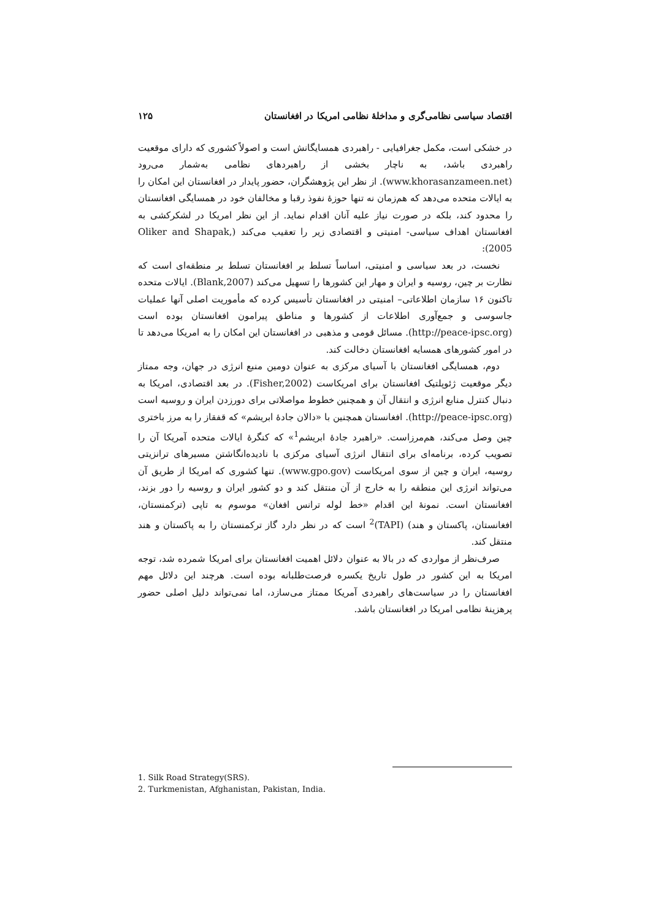اقتصاد سیاسی نظامی‌گری و مداخلهٔ نظامی امریکا در افغانستان ۱۲۵
در خشکی است، مکمل جغرافیایی - راهبردی همسایگانش است و اصولاً کشوری که دارای موقعیت راهبردی باشد، به ناچار بخشی از راهبردهای نظامی به‌شمار می‌رود (www.khorasanzameen.net). از نظر این پژوهشگران، حضور پایدار در افغانستان این امکان را به ایالات متحده می‌دهد که هم‌زمان نه تنها حوزهٔ نفوذ رقبا و مخالفان خود در همسایگی افغانستان را محدود کند، بلکه در صورت نیاز علیه آنان اقدام نماید. از این نظر امریکا در لشکرکشی به افغانستان اهداف سیاسی- امنیتی و اقتصادی زیر را تعقیب می‌کند (Oliker and Shapak, 2005):
نخست، در بعد سیاسی و امنیتی، اساساً تسلط بر افغانستان تسلط بر منطقه‌ای است که نظارت بر چین، روسیه و ایران و مهار این کشورها را تسهیل می‌کند (Blank,2007). ایالات متحده تاکنون ۱۶ سازمان اطلاعاتی– امنیتی در افغانستان تأسیس کرده که مأموریت اصلی آنها عملیات جاسوسی و جمع‌آوری اطلاعات از کشورها و مناطق پیرامون افغانستان بوده است (http://peace-ipsc.org). مسائل قومی و مذهبی در افغانستان این امکان را به امریکا می‌دهد تا در امور کشورهای همسایه افغانستان دخالت کند.
دوم، همسایگی افغانستان با آسیای مرکزی به عنوان دومین منبع انرژی در جهان، وجه ممتاز دیگر موقعیت ژئوپلتیک افغانستان برای امریکاست (Fisher,2002). در بعد اقتصادی، امریکا به دنبال کنترل منابع انرژی و انتقال آن و همچنین خطوط مواصلاتی برای دورزدن ایران و روسیه است (http://peace-ipsc.org). افغانستان همچنین با «دالان جادهٔ ابریشم» که قفقاز را به مرز باختری چین وصل می‌کند، هم‌مرزاست. «راهبرد جادهٔ ابریشم<sup>1</sup>» که کنگرهٔ ایالات متحده آمریکا آن را تصویب کرده، برنامه‌ای برای انتقال انرژی آسیای مرکزی با نادیده‌انگاشتن مسیرهای ترانزیتی روسیه، ایران و چین از سوی امریکاست (www.gpo.gov). تنها کشوری که امریکا از طریق آن می‌تواند انرژی این منطقه را به خارج از آن منتقل کند و دو کشور ایران و روسیه را دور بزند، افغانستان است. نمونهٔ این اقدام «خط لوله ترانس افغان» موسوم به تاپی (ترکمنستان، افغانستان، پاکستان و هند) (TAPI)<sup>2</sup> است که در نظر دارد گاز ترکمنستان را به پاکستان و هند منتقل کند.
صرف‌نظر از مواردی که در بالا به عنوان دلائل اهمیت افغانستان برای امریکا شمرده شد، توجه امریکا به این کشور در طول تاریخ یکسره فرصت‌طلبانه بوده است. هرچند این دلائل مهم افغانستان را در سیاست‌های راهبردی آمریکا ممتاز می‌سازد، اما نمی‌تواند دلیل اصلی حضور پرهزینهٔ نظامی امریکا در افغانستان باشد.
1. Silk Road Strategy(SRS).
2. Turkmenistan, Afghanistan, Pakistan, India.